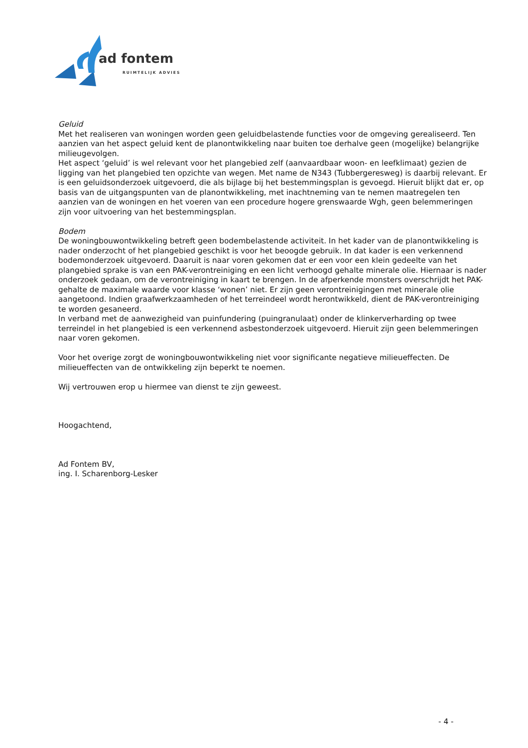ad fontem
RUIMTELIJK ADVIES
Geluid
Met het realiseren van woningen worden geen geluidbelastende functies voor de omgeving gerealiseerd. Ten aanzien van het aspect geluid kent de planontwikkeling naar buiten toe derhalve geen (mogelijke) belangrijke milieugevolgen.
Het aspect ‘geluid’ is wel relevant voor het plangebied zelf (aanvaardbaar woon- en leefklimaat) gezien de ligging van het plangebied ten opzichte van wegen. Met name de N343 (Tubbergeresweg) is daarbij relevant. Er is een geluidsonderzoek uitgevoerd, die als bijlage bij het bestemmingsplan is gevoegd. Hieruit blijkt dat er, op basis van de uitgangspunten van de planontwikkeling, met inachtneming van te nemen maatregelen ten aanzien van de woningen en het voeren van een procedure hogere grenswaarde Wgh, geen belemmeringen zijn voor uitvoering van het bestemmingsplan.
Bodem
De woningbouwontwikkeling betreft geen bodembelastende activiteit. In het kader van de planontwikkeling is nader onderzocht of het plangebied geschikt is voor het beoogde gebruik. In dat kader is een verkennend bodemonderzoek uitgevoerd. Daaruit is naar voren gekomen dat er een voor een klein gedeelte van het plangebied sprake is van een PAK-verontreiniging en een licht verhoogd gehalte minerale olie. Hiernaar is nader onderzoek gedaan, om de verontreiniging in kaart te brengen. In de afperkende monsters overschrijdt het PAK-gehalte de maximale waarde voor klasse ‘wonen’ niet. Er zijn geen verontreinigingen met minerale olie aangetoond. Indien graafwerkzaamheden of het terreindeel wordt herontwikkeld, dient de PAK-verontreiniging te worden gesaneerd.
In verband met de aanwezigheid van puinfundering (puingranulaat) onder de klinkerverharding op twee terreindel in het plangebied is een verkennend asbestonderzoek uitgevoerd. Hieruit zijn geen belemmeringen naar voren gekomen.
Voor het overige zorgt de woningbouwontwikkeling niet voor significante negatieve milieueffecten. De milieueffecten van de ontwikkeling zijn beperkt te noemen.
Wij vertrouwen erop u hiermee van dienst te zijn geweest.
Hoogachtend,
Ad Fontem BV,
ing. I. Scharenborg-Lesker
- 4 -